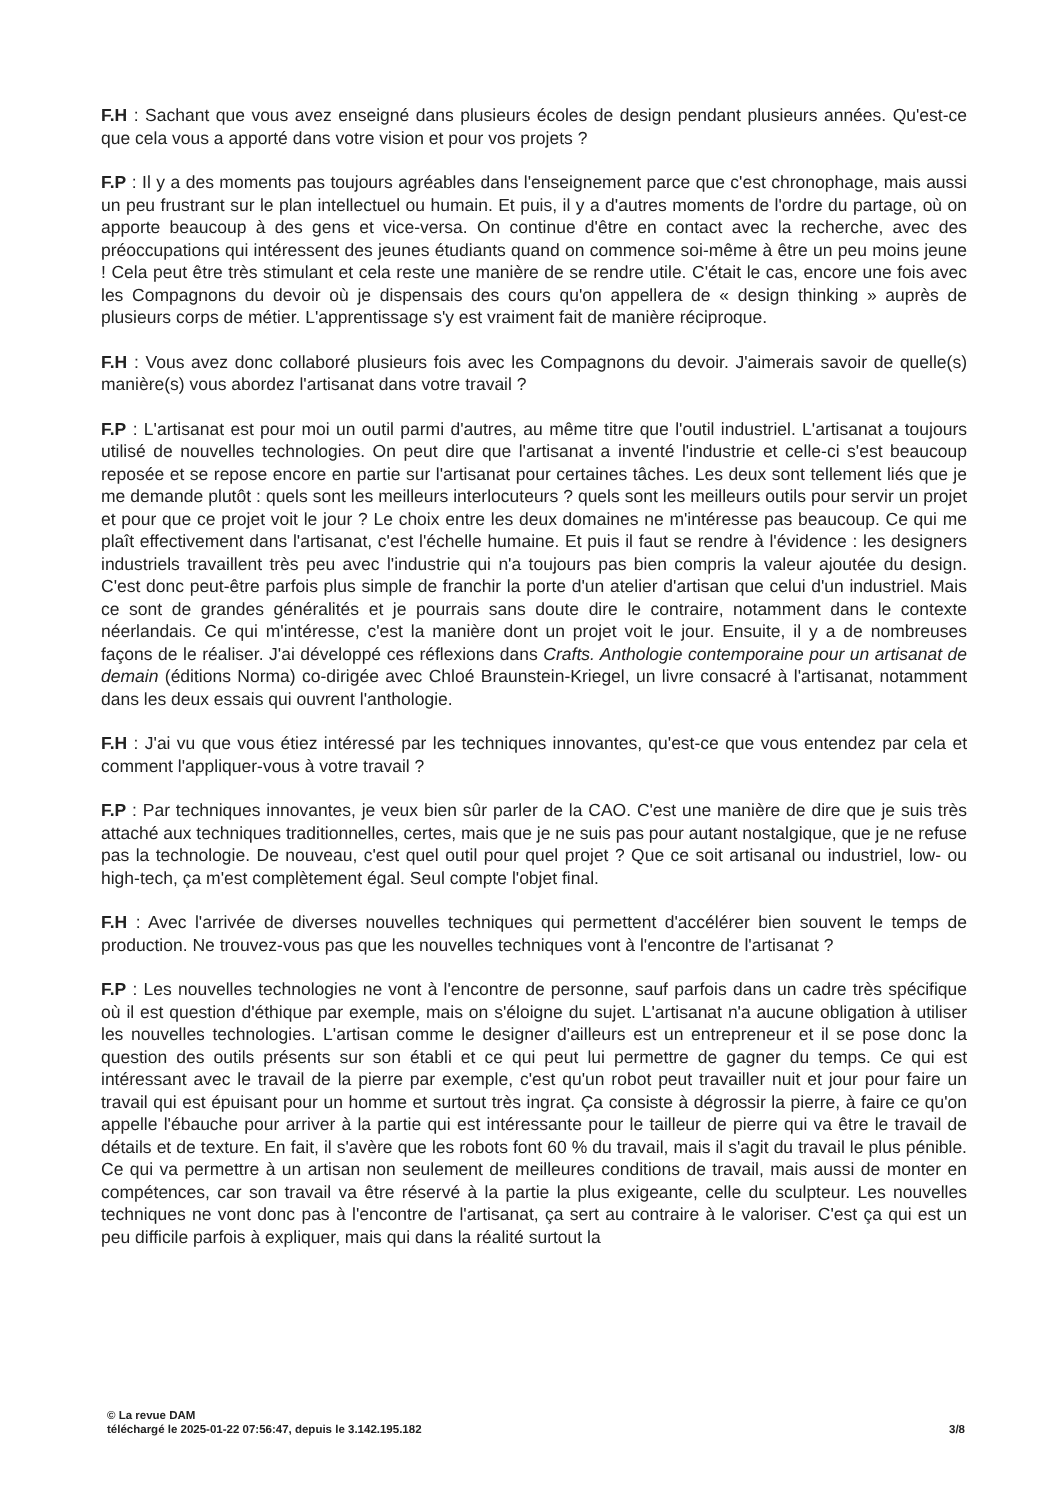F.H : Sachant que vous avez enseigné dans plusieurs écoles de design pendant plusieurs années. Qu'est-ce que cela vous a apporté dans votre vision et pour vos projets ?
F.P : Il y a des moments pas toujours agréables dans l'enseignement parce que c'est chronophage, mais aussi un peu frustrant sur le plan intellectuel ou humain. Et puis, il y a d'autres moments de l'ordre du partage, où on apporte beaucoup à des gens et vice-versa. On continue d'être en contact avec la recherche, avec des préoccupations qui intéressent des jeunes étudiants quand on commence soi-même à être un peu moins jeune ! Cela peut être très stimulant et cela reste une manière de se rendre utile. C'était le cas, encore une fois avec les Compagnons du devoir où je dispensais des cours qu'on appellera de « design thinking » auprès de plusieurs corps de métier. L'apprentissage s'y est vraiment fait de manière réciproque.
F.H : Vous avez donc collaboré plusieurs fois avec les Compagnons du devoir. J'aimerais savoir de quelle(s) manière(s) vous abordez l'artisanat dans votre travail ?
F.P : L'artisanat est pour moi un outil parmi d'autres, au même titre que l'outil industriel. L'artisanat a toujours utilisé de nouvelles technologies. On peut dire que l'artisanat a inventé l'industrie et celle-ci s'est beaucoup reposée et se repose encore en partie sur l'artisanat pour certaines tâches. Les deux sont tellement liés que je me demande plutôt : quels sont les meilleurs interlocuteurs ? quels sont les meilleurs outils pour servir un projet et pour que ce projet voit le jour ? Le choix entre les deux domaines ne m'intéresse pas beaucoup. Ce qui me plaît effectivement dans l'artisanat, c'est l'échelle humaine. Et puis il faut se rendre à l'évidence : les designers industriels travaillent très peu avec l'industrie qui n'a toujours pas bien compris la valeur ajoutée du design. C'est donc peut-être parfois plus simple de franchir la porte d'un atelier d'artisan que celui d'un industriel. Mais ce sont de grandes généralités et je pourrais sans doute dire le contraire, notamment dans le contexte néerlandais. Ce qui m'intéresse, c'est la manière dont un projet voit le jour. Ensuite, il y a de nombreuses façons de le réaliser. J'ai développé ces réflexions dans Crafts. Anthologie contemporaine pour un artisanat de demain (éditions Norma) co-dirigée avec Chloé Braunstein-Kriegel, un livre consacré à l'artisanat, notamment dans les deux essais qui ouvrent l'anthologie.
F.H : J'ai vu que vous étiez intéressé par les techniques innovantes, qu'est-ce que vous entendez par cela et comment l'appliquer-vous à votre travail ?
F.P : Par techniques innovantes, je veux bien sûr parler de la CAO. C'est une manière de dire que je suis très attaché aux techniques traditionnelles, certes, mais que je ne suis pas pour autant nostalgique, que je ne refuse pas la technologie. De nouveau, c'est quel outil pour quel projet ? Que ce soit artisanal ou industriel, low- ou high-tech, ça m'est complètement égal. Seul compte l'objet final.
F.H : Avec l'arrivée de diverses nouvelles techniques qui permettent d'accélérer bien souvent le temps de production. Ne trouvez-vous pas que les nouvelles techniques vont à l'encontre de l'artisanat ?
F.P : Les nouvelles technologies ne vont à l'encontre de personne, sauf parfois dans un cadre très spécifique où il est question d'éthique par exemple, mais on s'éloigne du sujet. L'artisanat n'a aucune obligation à utiliser les nouvelles technologies. L'artisan comme le designer d'ailleurs est un entrepreneur et il se pose donc la question des outils présents sur son établi et ce qui peut lui permettre de gagner du temps. Ce qui est intéressant avec le travail de la pierre par exemple, c'est qu'un robot peut travailler nuit et jour pour faire un travail qui est épuisant pour un homme et surtout très ingrat. Ça consiste à dégrossir la pierre, à faire ce qu'on appelle l'ébauche pour arriver à la partie qui est intéressante pour le tailleur de pierre qui va être le travail de détails et de texture. En fait, il s'avère que les robots font 60 % du travail, mais il s'agit du travail le plus pénible. Ce qui va permettre à un artisan non seulement de meilleures conditions de travail, mais aussi de monter en compétences, car son travail va être réservé à la partie la plus exigeante, celle du sculpteur. Les nouvelles techniques ne vont donc pas à l'encontre de l'artisanat, ça sert au contraire à le valoriser. C'est ça qui est un peu difficile parfois à expliquer, mais qui dans la réalité surtout la
© La revue DAM
téléchargé le 2025-01-22 07:56:47, depuis le 3.142.195.182 3/8